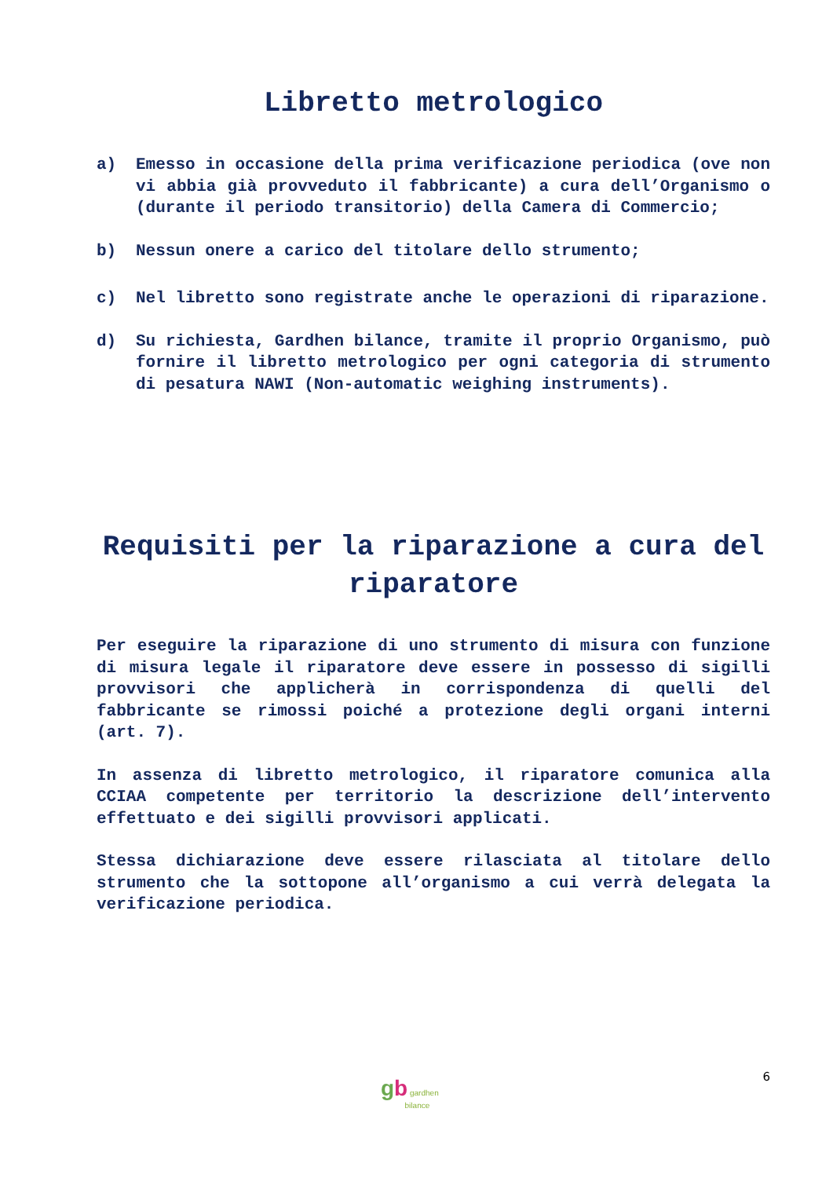Libretto metrologico
a) Emesso in occasione della prima verificazione periodica (ove non vi abbia già provveduto il fabbricante) a cura dell’Organismo o (durante il periodo transitorio) della Camera di Commercio;
b) Nessun onere a carico del titolare dello strumento;
c) Nel libretto sono registrate anche le operazioni di riparazione.
d) Su richiesta, Gardhen bilance, tramite il proprio Organismo, può fornire il libretto metrologico per ogni categoria di strumento di pesatura NAWI (Non-automatic weighing instruments).
Requisiti per la riparazione a cura del riparatore
Per eseguire la riparazione di uno strumento di misura con funzione di misura legale il riparatore deve essere in possesso di sigilli provvisori che applicherà in corrispondenza di quelli del fabbricante se rimossi poiché a protezione degli organi interni (art. 7).
In assenza di libretto metrologico, il riparatore comunica alla CCIAA competente per territorio la descrizione dell’intervento effettuato e dei sigilli provvisori applicati.
Stessa dichiarazione deve essere rilasciata al titolare dello strumento che la sottopone all’organismo a cui verrà delegata la verificazione periodica.
gb gardhen
bilance
6